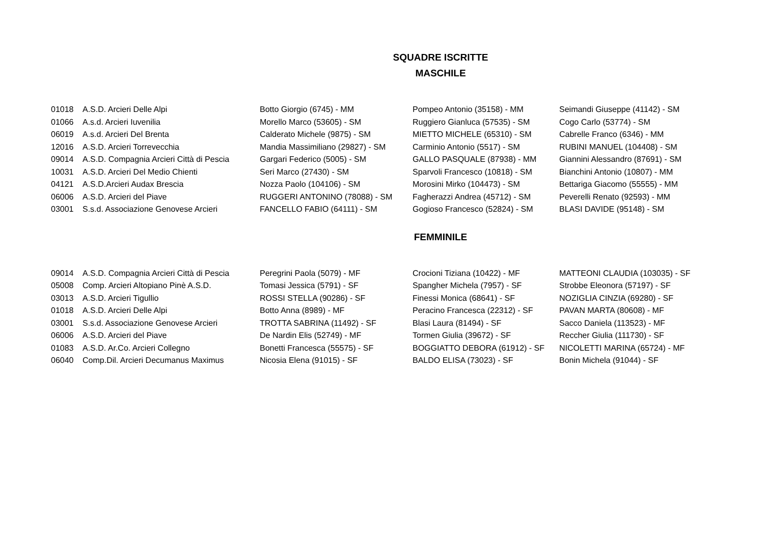SQUADRE ISCRITTE
MASCHILE
| 01018 | A.S.D. Arcieri Delle Alpi | Botto Giorgio (6745) - MM | Pompeo Antonio (35158) - MM | Seimandi Giuseppe (41142) - SM |
| 01066 | A.s.d. Arcieri Iuvenilia | Morello Marco (53605) - SM | Ruggiero Gianluca (57535) - SM | Cogo Carlo (53774) - SM |
| 06019 | A.s.d. Arcieri Del Brenta | Calderato Michele (9875) - SM | MIETTO MICHELE (65310) - SM | Cabrelle Franco (6346) - MM |
| 12016 | A.S.D. Arcieri Torrevecchia | Mandia Massimiliano (29827) - SM | Carminio Antonio (5517) - SM | RUBINI MANUEL (104408) - SM |
| 09014 | A.S.D. Compagnia Arcieri Città di Pescia | Gargari Federico (5005) - SM | GALLO PASQUALE (87938) - MM | Giannini Alessandro (87691) - SM |
| 10031 | A.S.D. Arcieri Del Medio Chienti | Seri Marco (27430) - SM | Sparvoli Francesco (10818) - SM | Bianchini Antonio (10807) - MM |
| 04121 | A.S.D.Arcieri Audax Brescia | Nozza Paolo (104106) - SM | Morosini Mirko (104473) - SM | Bettariga Giacomo (55555) - MM |
| 06006 | A.S.D. Arcieri del Piave | RUGGERI ANTONINO (78088) - SM | Fagherazzi Andrea (45712) - SM | Peverelli Renato (92593) - MM |
| 03001 | S.s.d. Associazione Genovese Arcieri | FANCELLO FABIO (64111) - SM | Gogioso Francesco (52824) - SM | BLASI DAVIDE (95148) - SM |
FEMMINILE
| 09014 | A.S.D. Compagnia Arcieri Città di Pescia | Peregrini Paola (5079) - MF | Crocioni Tiziana (10422) - MF | MATTEONI CLAUDIA (103035) - SF |
| 05008 | Comp. Arcieri Altopiano Pinè A.S.D. | Tomasi Jessica (5791) - SF | Spangher Michela (7957) - SF | Strobbe Eleonora (57197) - SF |
| 03013 | A.S.D. Arcieri Tigullio | ROSSI STELLA (90286) - SF | Finessi Monica (68641) - SF | NOZIGLIA CINZIA (69280) - SF |
| 01018 | A.S.D. Arcieri Delle Alpi | Botto Anna (8989) - MF | Peracino Francesca (22312) - SF | PAVAN MARTA (80608) - MF |
| 03001 | S.s.d. Associazione Genovese Arcieri | TROTTA SABRINA (11492) - SF | Blasi Laura (81494) - SF | Sacco Daniela (113523) - MF |
| 06006 | A.S.D. Arcieri del Piave | De Nardin Elis (52749) - MF | Tormen Giulia (39672) - SF | Reccher Giulia (111730) - SF |
| 01083 | A.S.D. Ar.Co. Arcieri Collegno | Bonetti Francesca (55575) - SF | BOGGIATTO DEBORA (61912) - SF | NICOLETTI MARINA (65724) - MF |
| 06040 | Comp.Dil. Arcieri Decumanus Maximus | Nicosia Elena (91015) - SF | BALDO ELISA (73023) - SF | Bonin Michela (91044) - SF |